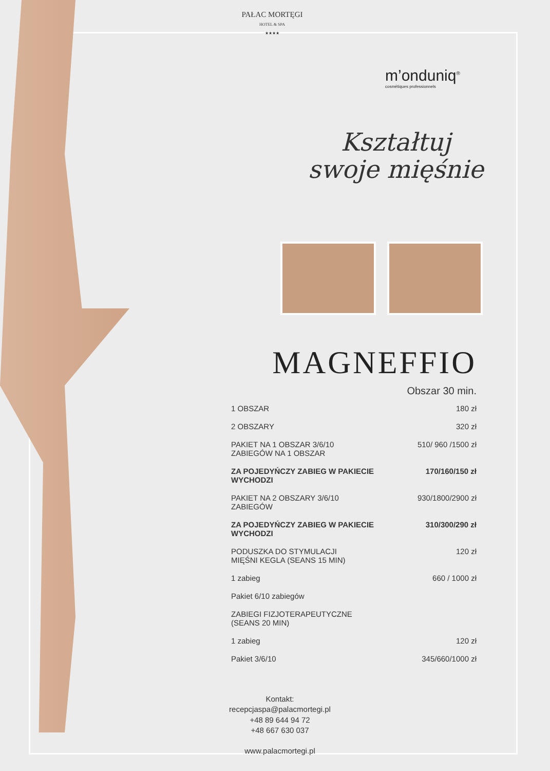PAŁAC MORTĘGI
HOTEL & SPA
★★★★
m’onduniq<sup>®</sup>
cosmétiques professionnels
Kształtuj
swoje mięśnie
MAGNEFFIO
Obszar 30 min.
| 1 OBSZAR | 180 zł |
| 2 OBSZARY | 320 zł |
| PAKIET NA 1 OBSZAR 3/6/10 ZABIEGÓW NA 1 OBSZAR | 510/ 960 /1500 zł |
| ZA POJEDYŃCZY ZABIEG W PAKIECIE WYCHODZI | 170/160/150 zł |
| PAKIET NA 2 OBSZARY 3/6/10 ZABIEGÓW | 930/1800/2900 zł |
| ZA POJEDYŃCZY ZABIEG W PAKIECIE WYCHODZI | 310/300/290 zł |
| PODUSZKA DO STYMULACJI MIĘŚNI KEGLA (SEANS 15 MIN) | 120 zł |
| 1 zabieg | 660 / 1000 zł |
| Pakiet 6/10 zabiegów | |
| ZABIEGI FIZJOTERAPEUTYCZNE (SEANS 20 MIN) | |
| 1 zabieg | 120 zł |
| Pakiet 3/6/10 | 345/660/1000 zł |
Kontakt:
recepcjaspa@palacmortegi.pl
+48 89 644 94 72
+48 667 630 037
www.palacmortegi.pl